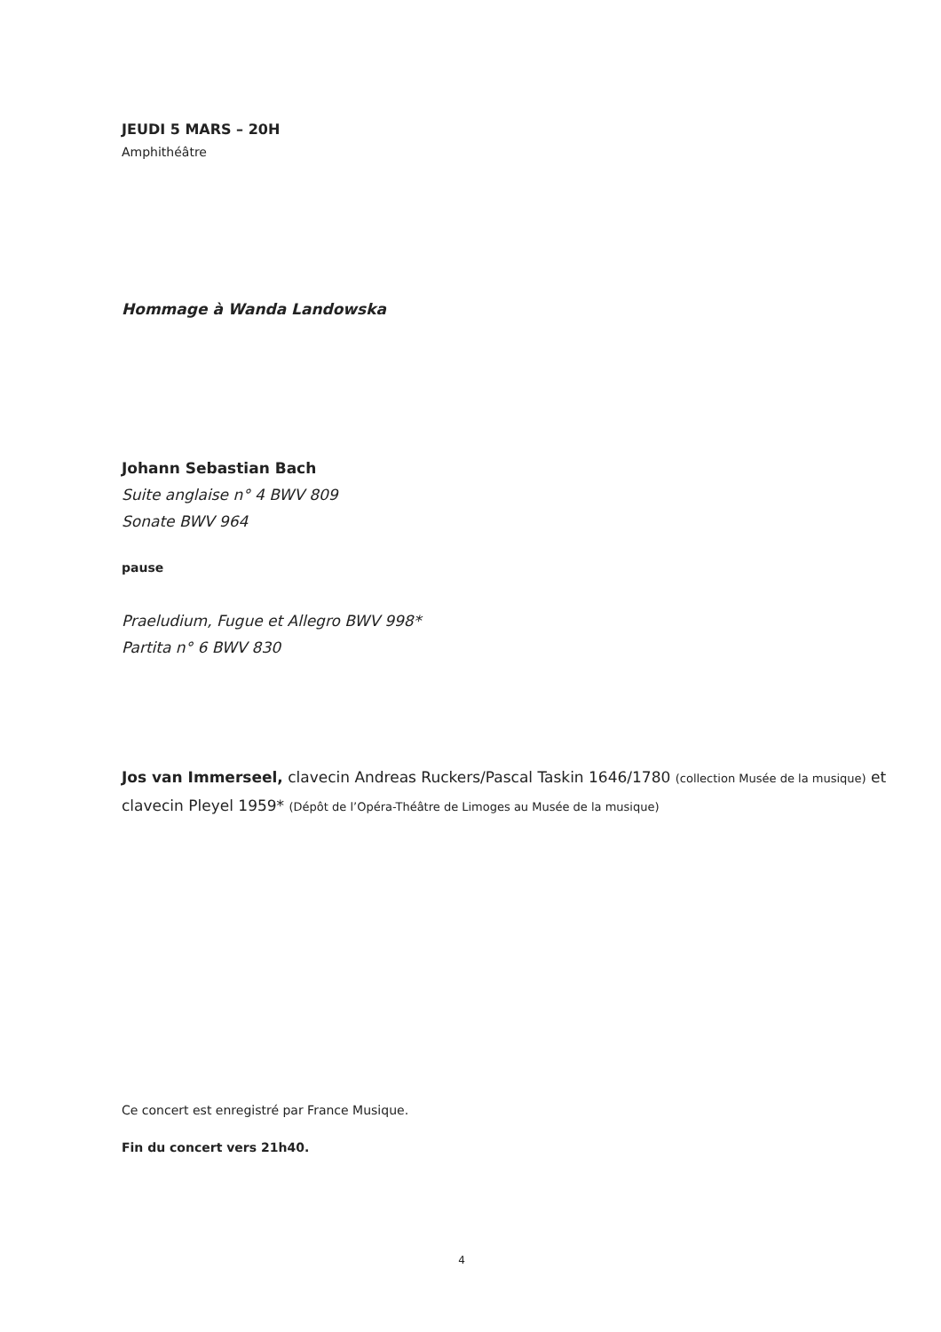JEUDI 5 MARS – 20H
Amphithéâtre
Hommage à Wanda Landowska
Johann Sebastian Bach
Suite anglaise n° 4 BWV 809
Sonate BWV 964
pause
Praeludium, Fugue et Allegro BWV 998*
Partita n° 6 BWV 830
Jos van Immerseel, clavecin Andreas Ruckers/Pascal Taskin 1646/1780 (collection Musée de la musique) et clavecin Pleyel 1959* (Dépôt de l’Opéra-Théâtre de Limoges au Musée de la musique)
Ce concert est enregistré par France Musique.
Fin du concert vers 21h40.
4